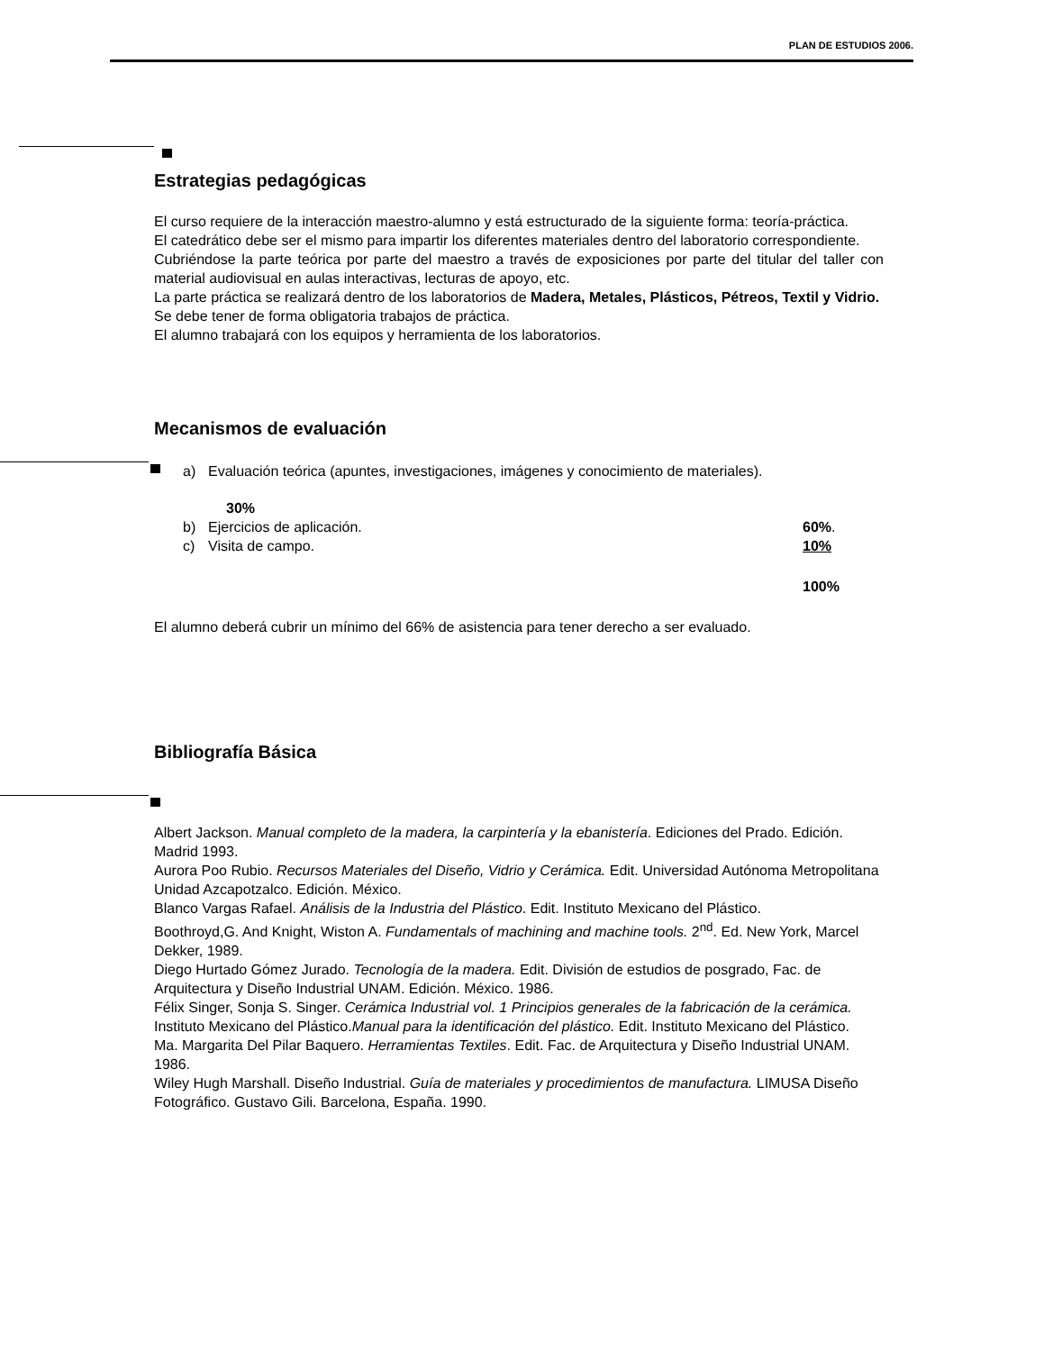PLAN DE ESTUDIOS 2006.
Estrategias pedagógicas
El curso requiere de la interacción maestro-alumno y está estructurado de la siguiente forma: teoría-práctica.
El catedrático debe ser el mismo para impartir los diferentes materiales dentro del laboratorio correspondiente.
Cubriéndose la parte teórica por parte del maestro a través de exposiciones por parte del titular del taller con material audiovisual en aulas interactivas, lecturas de apoyo, etc.
La parte práctica se realizará dentro de los laboratorios de Madera, Metales, Plásticos, Pétreos, Textil y Vidrio.
Se debe tener de forma obligatoria trabajos de práctica.
El alumno trabajará con los equipos y herramienta de los laboratorios.
Mecanismos de evaluación
a) Evaluación teórica (apuntes, investigaciones, imágenes y conocimiento de materiales).
30%
b) Ejercicios de aplicación. 60%.
c) Visita de campo. 10%
100%
El alumno deberá cubrir un mínimo del 66% de asistencia para tener derecho a ser evaluado.
Bibliografía Básica
Albert Jackson. Manual completo de la madera, la carpintería y la ebanistería. Ediciones del Prado. Edición. Madrid 1993.
Aurora Poo Rubio. Recursos Materiales del Diseño, Vidrio y Cerámica. Edit. Universidad Autónoma Metropolitana Unidad Azcapotzalco. Edición. México.
Blanco Vargas Rafael. Análisis de la Industria del Plástico. Edit. Instituto Mexicano del Plástico.
Boothroyd,G. And Knight, Wiston A. Fundamentals of machining and machine tools. 2<sup>nd</sup>. Ed. New York, Marcel Dekker, 1989.
Diego Hurtado Gómez Jurado. Tecnología de la madera. Edit. División de estudios de posgrado, Fac. de Arquitectura y Diseño Industrial UNAM. Edición. México. 1986.
Félix Singer, Sonja S. Singer. Cerámica Industrial vol. 1 Principios generales de la fabricación de la cerámica.
Instituto Mexicano del Plástico.Manual para la identificación del plástico. Edit. Instituto Mexicano del Plástico.
Ma. Margarita Del Pilar Baquero. Herramientas Textiles. Edit. Fac. de Arquitectura y Diseño Industrial UNAM. 1986.
Wiley Hugh Marshall. Diseño Industrial. Guía de materiales y procedimientos de manufactura. LIMUSA Diseño Fotográfico. Gustavo Gili. Barcelona, España. 1990.